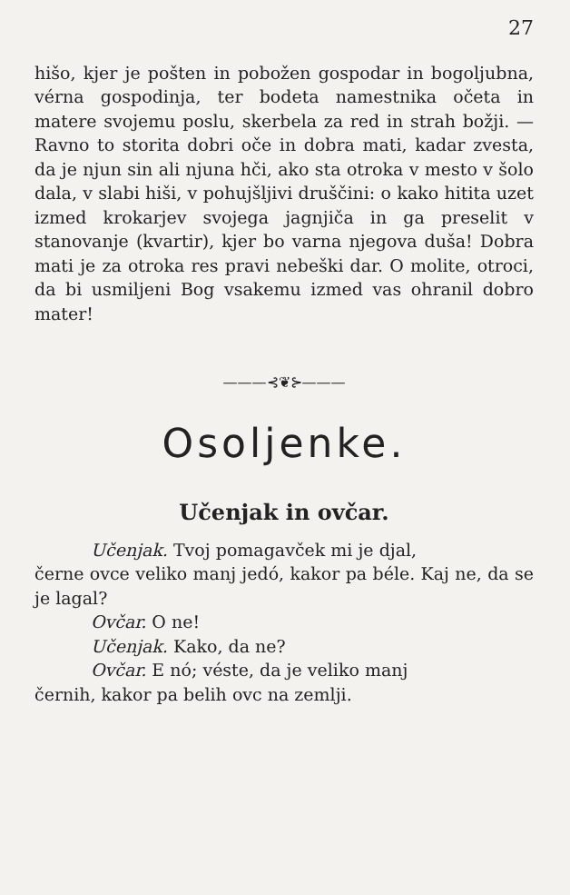27
hišo, kjer je pošten in pobožen gospodar in bogoljubna, vérna gospodinja, ter bodeta namestnika očeta in matere svojemu poslu, skerbela za red in strah božji. — Ravno to storita dobri oče in dobra mati, kadar zvesta, da je njun sin ali njuna hči, ako sta otroka v mesto v šolo dala, v slabi hiši, v pohujšljivi druščini: o kako hitita uzet izmed krokarjev svojega jagnjiča in ga preselit v stanovanje (kvartir), kjer bo varna njegova duša! Dobra mati je za otroka res pravi nebeški dar. O molite, otroci, da bi usmiljeni Bog vsakemu izmed vas ohranil dobro mater!
———⊰❦⊱———
Osoljenke.
Učenjak in ovčar.
Učenjak. Tvoj pomagavček mi je djal,
černe ovce veliko manj jedó, kakor pa béle. Kaj ne, da se je lagal?
Ovčar. O ne!
Učenjak. Kako, da ne?
Ovčar. E nó; véste, da je veliko manj
černih, kakor pa belih ovc na zemlji.